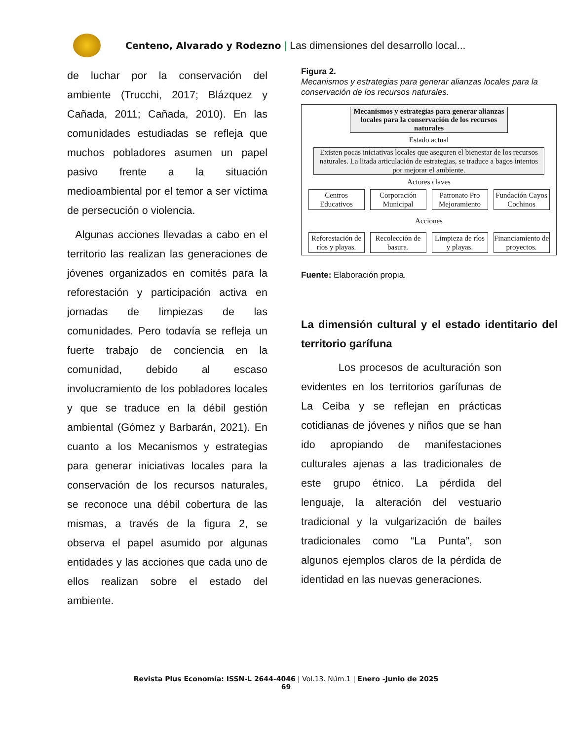Centeno, Alvarado y Rodezno | Las dimensiones del desarrollo local...
de luchar por la conservación del ambiente (Trucchi, 2017; Blázquez y Cañada, 2011; Cañada, 2010). En las comunidades estudiadas se refleja que muchos pobladores asumen un papel pasivo frente a la situación medioambiental por el temor a ser víctima de persecución o violencia.
Algunas acciones llevadas a cabo en el territorio las realizan las generaciones de jóvenes organizados en comités para la reforestación y participación activa en jornadas de limpiezas de las comunidades. Pero todavía se refleja un fuerte trabajo de conciencia en la comunidad, debido al escaso involucramiento de los pobladores locales y que se traduce en la débil gestión ambiental (Gómez y Barbarán, 2021). En cuanto a los Mecanismos y estrategias para generar iniciativas locales para la conservación de los recursos naturales, se reconoce una débil cobertura de las mismas, a través de la figura 2, se observa el papel asumido por algunas entidades y las acciones que cada uno de ellos realizan sobre el estado del ambiente.
Figura 2.
Mecanismos y estrategias para generar alianzas locales para la conservación de los recursos naturales.
Mecanismos y estrategias para generar alianzas locales para la conservación de los recursos naturales
Estado actual
Existen pocas iniciativas locales que aseguren el bienestar de los recursos naturales. La litada articulación de estrategias, se traduce a bagos intentos por mejorar el ambiente.
Actores claves
Centros Educativos
Corporación Municipal
Patronato Pro Mejoramiento
Fundación Cayos Cochinos
Acciones
Reforestación de ríos y playas.
Recolección de basura.
Limpieza de ríos y playas.
Financiamiento de proyectos.
Fuente: Elaboración propia.
La dimensión cultural y el estado identitario del territorio garífuna
Los procesos de aculturación son evidentes en los territorios garífunas de La Ceiba y se reflejan en prácticas cotidianas de jóvenes y niños que se han ido apropiando de manifestaciones culturales ajenas a las tradicionales de este grupo étnico. La pérdida del lenguaje, la alteración del vestuario tradicional y la vulgarización de bailes tradicionales como “La Punta”, son algunos ejemplos claros de la pérdida de identidad en las nuevas generaciones.
Revista Plus Economía: ISSN-L 2644-4046 | Vol.13. Núm.1 | Enero -Junio de 2025
69